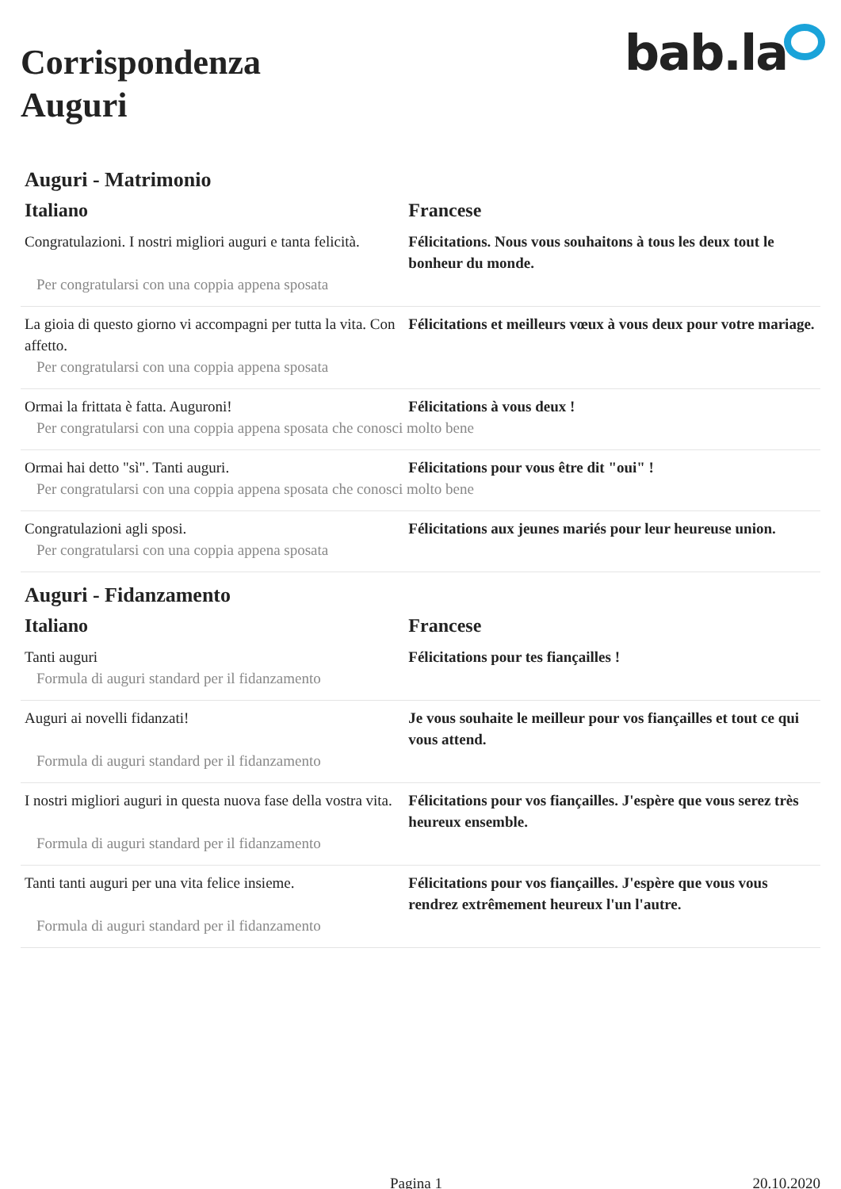bab.la
Corrispondenza
Auguri
Auguri - Matrimonio
| Italiano | Francese |
| --- | --- |
| Congratulazioni. I nostri migliori auguri e tanta felicità. | Félicitations. Nous vous souhaitons à tous les deux tout le bonheur du monde. |
| Per congratularsi con una coppia appena sposata | |
| La gioia di questo giorno vi accompagni per tutta la vita. Con affetto. | Félicitations et meilleurs vœux à vous deux pour votre mariage. |
| Per congratularsi con una coppia appena sposata | |
| Ormai la frittata è fatta. Auguroni! | Félicitations à vous deux ! |
| Per congratularsi con una coppia appena sposata che conosci molto bene | |
| Ormai hai detto "sì". Tanti auguri. | Félicitations pour vous être dit "oui" ! |
| Per congratularsi con una coppia appena sposata che conosci molto bene | |
| Congratulazioni agli sposi. | Félicitations aux jeunes mariés pour leur heureuse union. |
| Per congratularsi con una coppia appena sposata | |
Auguri - Fidanzamento
| Italiano | Francese |
| --- | --- |
| Tanti auguri | Félicitations pour tes fiançailles ! |
| Formula di auguri standard per il fidanzamento | |
| Auguri ai novelli fidanzati! | Je vous souhaite le meilleur pour vos fiançailles et tout ce qui vous attend. |
| Formula di auguri standard per il fidanzamento | |
| I nostri migliori auguri in questa nuova fase della vostra vita. | Félicitations pour vos fiançailles. J'espère que vous serez très heureux ensemble. |
| Formula di auguri standard per il fidanzamento | |
| Tanti tanti auguri per una vita felice insieme. | Félicitations pour vos fiançailles. J'espère que vous vous rendrez extrêmement heureux l'un l'autre. |
| Formula di auguri standard per il fidanzamento | |
Pagina 1 20.10.2020